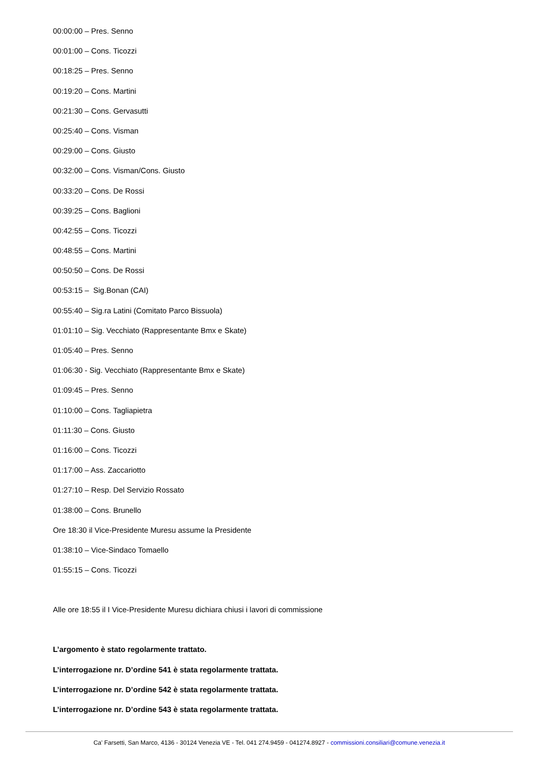00:00:00 – Pres. Senno
00:01:00 – Cons. Ticozzi
00:18:25 – Pres. Senno
00:19:20 – Cons. Martini
00:21:30 – Cons. Gervasutti
00:25:40 – Cons. Visman
00:29:00 – Cons. Giusto
00:32:00 – Cons. Visman/Cons. Giusto
00:33:20 – Cons. De Rossi
00:39:25 – Cons. Baglioni
00:42:55 – Cons. Ticozzi
00:48:55 – Cons. Martini
00:50:50 – Cons. De Rossi
00:53:15 – Sig.Bonan (CAI)
00:55:40 – Sig.ra Latini (Comitato Parco Bissuola)
01:01:10 – Sig. Vecchiato (Rappresentante Bmx e Skate)
01:05:40 – Pres. Senno
01:06:30 - Sig. Vecchiato (Rappresentante Bmx e Skate)
01:09:45 – Pres. Senno
01:10:00 – Cons. Tagliapietra
01:11:30 – Cons. Giusto
01:16:00 – Cons. Ticozzi
01:17:00 – Ass. Zaccariotto
01:27:10 – Resp. Del Servizio Rossato
01:38:00 – Cons. Brunello
Ore 18:30 il Vice-Presidente Muresu assume la Presidente
01:38:10 – Vice-Sindaco Tomaello
01:55:15 – Cons. Ticozzi
Alle ore 18:55 il I Vice-Presidente Muresu dichiara chiusi i lavori di commissione
L’argomento è stato regolarmente trattato.
L’interrogazione nr. D’ordine 541 è stata regolarmente trattata.
L’interrogazione nr. D’ordine 542 è stata regolarmente trattata.
L’interrogazione nr. D’ordine 543 è stata regolarmente trattata.
Ca' Farsetti, San Marco, 4136 - 30124 Venezia VE - Tel. 041 274.9459 - 041274.8927 - commissioni.consiliari@comune.venezia.it